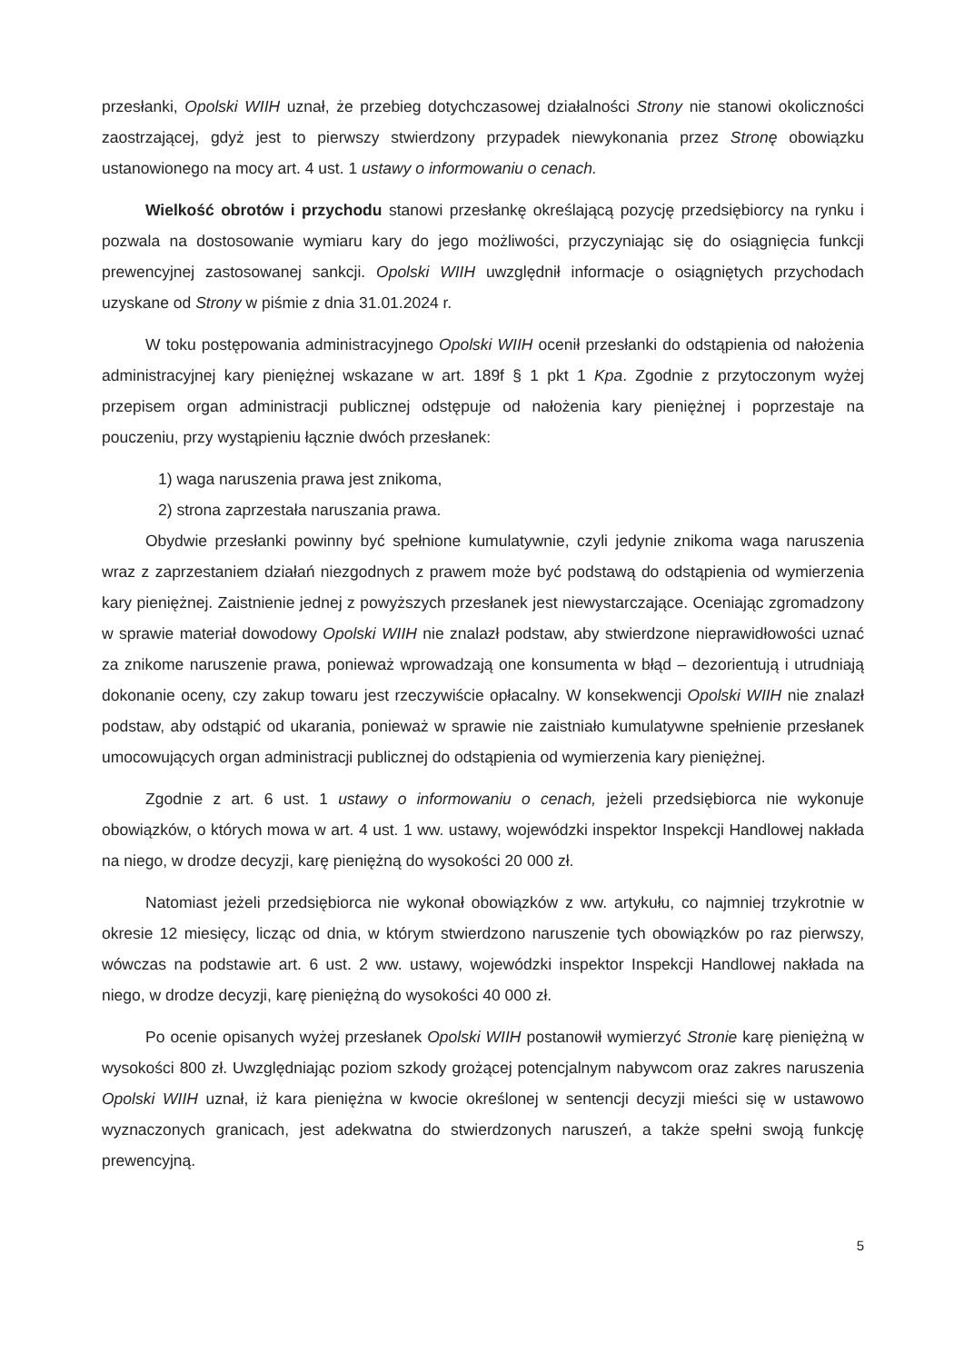przesłanki, Opolski WIIH uznał, że przebieg dotychczasowej działalności Strony nie stanowi okoliczności zaostrzającej, gdyż jest to pierwszy stwierdzony przypadek niewykonania przez Stronę obowiązku ustanowionego na mocy art. 4 ust. 1 ustawy o informowaniu o cenach.
Wielkość obrotów i przychodu stanowi przesłankę określającą pozycję przedsiębiorcy na rynku i pozwala na dostosowanie wymiaru kary do jego możliwości, przyczyniając się do osiągnięcia funkcji prewencyjnej zastosowanej sankcji. Opolski WIIH uwzględnił informacje o osiągniętych przychodach uzyskane od Strony w piśmie z dnia 31.01.2024 r.
W toku postępowania administracyjnego Opolski WIIH ocenił przesłanki do odstąpienia od nałożenia administracyjnej kary pieniężnej wskazane w art. 189f § 1 pkt 1 Kpa. Zgodnie z przytoczonym wyżej przepisem organ administracji publicznej odstępuje od nałożenia kary pieniężnej i poprzestaje na pouczeniu, przy wystąpieniu łącznie dwóch przesłanek:
1) waga naruszenia prawa jest znikoma,
2) strona zaprzestała naruszania prawa.
Obydwie przesłanki powinny być spełnione kumulatywnie, czyli jedynie znikoma waga naruszenia wraz z zaprzestaniem działań niezgodnych z prawem może być podstawą do odstąpienia od wymierzenia kary pieniężnej. Zaistnienie jednej z powyższych przesłanek jest niewystarczające. Oceniając zgromadzony w sprawie materiał dowodowy Opolski WIIH nie znalazł podstaw, aby stwierdzone nieprawidłowości uznać za znikome naruszenie prawa, ponieważ wprowadzają one konsumenta w błąd – dezorientują i utrudniają dokonanie oceny, czy zakup towaru jest rzeczywiście opłacalny. W konsekwencji Opolski WIIH nie znalazł podstaw, aby odstąpić od ukarania, ponieważ w sprawie nie zaistniało kumulatywne spełnienie przesłanek umocowujących organ administracji publicznej do odstąpienia od wymierzenia kary pieniężnej.
Zgodnie z art. 6 ust. 1 ustawy o informowaniu o cenach, jeżeli przedsiębiorca nie wykonuje obowiązków, o których mowa w art. 4 ust. 1 ww. ustawy, wojewódzki inspektor Inspekcji Handlowej nakłada na niego, w drodze decyzji, karę pieniężną do wysokości 20 000 zł.
Natomiast jeżeli przedsiębiorca nie wykonał obowiązków z ww. artykułu, co najmniej trzykrotnie w okresie 12 miesięcy, licząc od dnia, w którym stwierdzono naruszenie tych obowiązków po raz pierwszy, wówczas na podstawie art. 6 ust. 2 ww. ustawy, wojewódzki inspektor Inspekcji Handlowej nakłada na niego, w drodze decyzji, karę pieniężną do wysokości 40 000 zł.
Po ocenie opisanych wyżej przesłanek Opolski WIIH postanowił wymierzyć Stronie karę pieniężną w wysokości 800 zł. Uwzględniając poziom szkody grożącej potencjalnym nabywcom oraz zakres naruszenia Opolski WIIH uznał, iż kara pieniężna w kwocie określonej w sentencji decyzji mieści się w ustawowo wyznaczonych granicach, jest adekwatna do stwierdzonych naruszeń, a także spełni swoją funkcję prewencyjną.
5